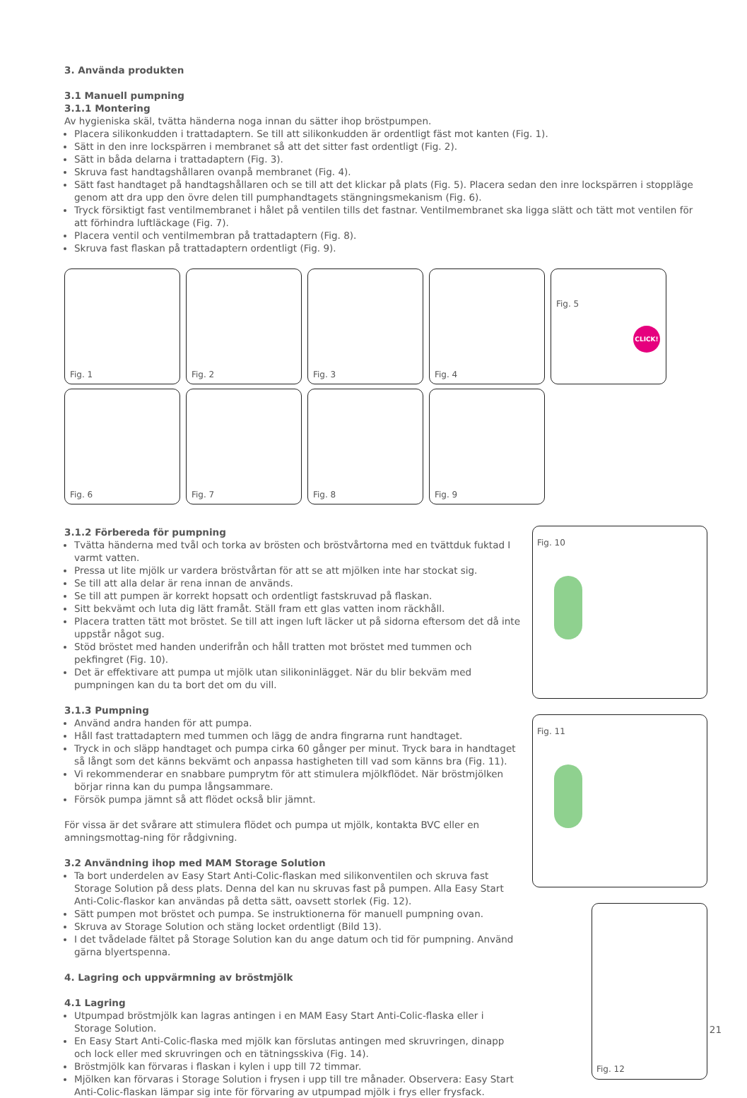3. Använda produkten
3.1 Manuell pumpning
3.1.1 Montering
Av hygieniska skäl, tvätta händerna noga innan du sätter ihop bröstpumpen.
Placera silikonkudden i trattadaptern. Se till att silikonkudden är ordentligt fäst mot kanten (Fig. 1).
Sätt in den inre lockspärren i membranet så att det sitter fast ordentligt (Fig. 2).
Sätt in båda delarna i trattadaptern (Fig. 3).
Skruva fast handtagshållaren ovanpå membranet (Fig. 4).
Sätt fast handtaget på handtagshållaren och se till att det klickar på plats (Fig. 5). Placera sedan den inre lockspärren i stoppläge genom att dra upp den övre delen till pumphandtagets stängningsmekanism (Fig. 6).
Tryck försiktigt fast ventilmembranet i hålet på ventilen tills det fastnar. Ventilmembranet ska ligga slätt och tätt mot ventilen för att förhindra luftläckage (Fig. 7).
Placera ventil och ventilmembran på trattadaptern (Fig. 8).
Skruva fast flaskan på trattadaptern ordentligt (Fig. 9).
Fig. 1
Fig. 2
Fig. 3
Fig. 4
Fig. 5
CLICK!
Fig. 6
Fig. 7
Fig. 8
Fig. 9
Fig. 10
Fig. 11
Fig. 12
3.1.2 Förbereda för pumpning
Tvätta händerna med tvål och torka av brösten och bröstvårtorna med en tvättduk fuktad I varmt vatten.
Pressa ut lite mjölk ur vardera bröstvårtan för att se att mjölken inte har stockat sig.
Se till att alla delar är rena innan de används.
Se till att pumpen är korrekt hopsatt och ordentligt fastskruvad på flaskan.
Sitt bekvämt och luta dig lätt framåt. Ställ fram ett glas vatten inom räckhåll.
Placera tratten tätt mot bröstet. Se till att ingen luft läcker ut på sidorna eftersom det då inte uppstår något sug.
Stöd bröstet med handen underifrån och håll tratten mot bröstet med tummen och pekfingret (Fig. 10).
Det är effektivare att pumpa ut mjölk utan silikoninlägget. När du blir bekväm med pumpningen kan du ta bort det om du vill.
3.1.3 Pumpning
Använd andra handen för att pumpa.
Håll fast trattadaptern med tummen och lägg de andra fingrarna runt handtaget.
Tryck in och släpp handtaget och pumpa cirka 60 gånger per minut. Tryck bara in handtaget så långt som det känns bekvämt och anpassa hastigheten till vad som känns bra (Fig. 11).
Vi rekommenderar en snabbare pumprytm för att stimulera mjölkflödet. När bröstmjölken börjar rinna kan du pumpa långsammare.
Försök pumpa jämnt så att flödet också blir jämnt.
För vissa är det svårare att stimulera flödet och pumpa ut mjölk, kontakta BVC eller en amningsmottag-ning för rådgivning.
3.2 Användning ihop med MAM Storage Solution
Ta bort underdelen av Easy Start Anti-Colic-flaskan med silikonventilen och skruva fast Storage Solution på dess plats. Denna del kan nu skruvas fast på pumpen. Alla Easy Start Anti-Colic-flaskor kan användas på detta sätt, oavsett storlek (Fig. 12).
Sätt pumpen mot bröstet och pumpa. Se instruktionerna för manuell pumpning ovan.
Skruva av Storage Solution och stäng locket ordentligt (Bild 13).
I det tvådelade fältet på Storage Solution kan du ange datum och tid för pumpning. Använd gärna blyertspenna.
4. Lagring och uppvärmning av bröstmjölk
4.1 Lagring
Utpumpad bröstmjölk kan lagras antingen i en MAM Easy Start Anti-Colic-flaska eller i Storage Solution.
En Easy Start Anti-Colic-flaska med mjölk kan förslutas antingen med skruvringen, dinapp och lock eller med skruvringen och en tätningsskiva (Fig. 14).
Bröstmjölk kan förvaras i flaskan i kylen i upp till 72 timmar.
Mjölken kan förvaras i Storage Solution i frysen i upp till tre månader. Observera: Easy Start Anti-Colic-flaskan lämpar sig inte för förvaring av utpumpad mjölk i frys eller frysfack.
21